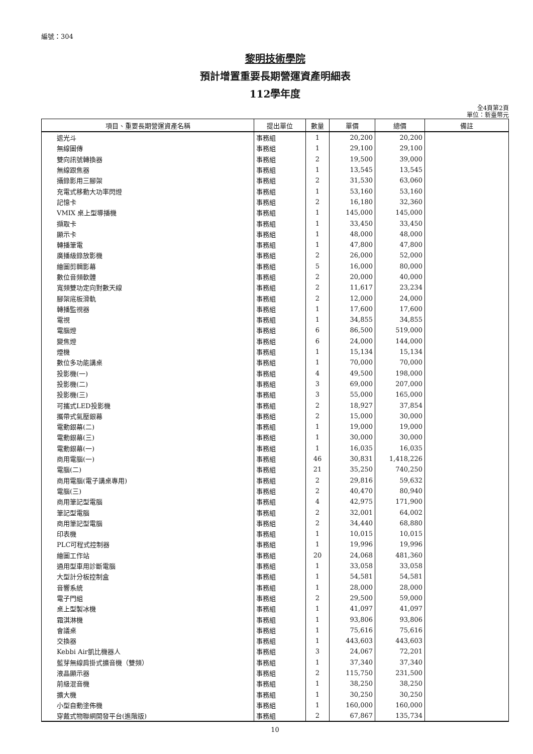編號：304
黎明技術學院
預計增置重要長期營運資產明細表
112學年度
全4頁第2頁
單位：新臺幣元
| 項目、重要長期營運資產名稱 | 提出單位 | 數量 | 單價 | 總價 | 備註 |
| --- | --- | --- | --- | --- | --- |
| 遮光斗 | 事務組 | 1 | 20,200 | 20,200 | |
| 無線圖傳 | 事務組 | 1 | 29,100 | 29,100 | |
| 雙向訊號轉換器 | 事務組 | 2 | 19,500 | 39,000 | |
| 無線跟焦器 | 事務組 | 1 | 13,545 | 13,545 | |
| 攝錄影用三腳架 | 事務組 | 2 | 31,530 | 63,060 | |
| 充電式移動大功率閃燈 | 事務組 | 1 | 53,160 | 53,160 | |
| 記憶卡 | 事務組 | 2 | 16,180 | 32,360 | |
| VMIX 桌上型導播機 | 事務組 | 1 | 145,000 | 145,000 | |
| 擷取卡 | 事務組 | 1 | 33,450 | 33,450 | |
| 顯示卡 | 事務組 | 1 | 48,000 | 48,000 | |
| 轉播筆電 | 事務組 | 1 | 47,800 | 47,800 | |
| 廣播級錄放影機 | 事務組 | 2 | 26,000 | 52,000 | |
| 繪圖剪輯影幕 | 事務組 | 5 | 16,000 | 80,000 | |
| 數位音頻軟體 | 事務組 | 2 | 20,000 | 40,000 | |
| 寬頻雙功定向對數天線 | 事務組 | 2 | 11,617 | 23,234 | |
| 腳架底板滑軌 | 事務組 | 2 | 12,000 | 24,000 | |
| 轉播監視器 | 事務組 | 1 | 17,600 | 17,600 | |
| 電視 | 事務組 | 1 | 34,855 | 34,855 | |
| 電腦燈 | 事務組 | 6 | 86,500 | 519,000 | |
| 變焦燈 | 事務組 | 6 | 24,000 | 144,000 | |
| 煙機 | 事務組 | 1 | 15,134 | 15,134 | |
| 數位多功能講桌 | 事務組 | 1 | 70,000 | 70,000 | |
| 投影機(一) | 事務組 | 4 | 49,500 | 198,000 | |
| 投影機(二) | 事務組 | 3 | 69,000 | 207,000 | |
| 投影機(三) | 事務組 | 3 | 55,000 | 165,000 | |
| 可攜式LED投影機 | 事務組 | 2 | 18,927 | 37,854 | |
| 攜帶式氣壓銀幕 | 事務組 | 2 | 15,000 | 30,000 | |
| 電動銀幕(二) | 事務組 | 1 | 19,000 | 19,000 | |
| 電動銀幕(三) | 事務組 | 1 | 30,000 | 30,000 | |
| 電動銀幕(一) | 事務組 | 1 | 16,035 | 16,035 | |
| 商用電腦(一) | 事務組 | 46 | 30,831 | 1,418,226 | |
| 電腦(二) | 事務組 | 21 | 35,250 | 740,250 | |
| 商用電腦(電子講桌專用) | 事務組 | 2 | 29,816 | 59,632 | |
| 電腦(三) | 事務組 | 2 | 40,470 | 80,940 | |
| 商用筆記型電腦 | 事務組 | 4 | 42,975 | 171,900 | |
| 筆記型電腦 | 事務組 | 2 | 32,001 | 64,002 | |
| 商用筆記型電腦 | 事務組 | 2 | 34,440 | 68,880 | |
| 印表機 | 事務組 | 1 | 10,015 | 10,015 | |
| PLC可程式控制器 | 事務組 | 1 | 19,996 | 19,996 | |
| 繪圖工作站 | 事務組 | 20 | 24,068 | 481,360 | |
| 通用型車用診斷電腦 | 事務組 | 1 | 33,058 | 33,058 | |
| 大型計分板控制盒 | 事務組 | 1 | 54,581 | 54,581 | |
| 音響系統 | 事務組 | 1 | 28,000 | 28,000 | |
| 電子門組 | 事務組 | 2 | 29,500 | 59,000 | |
| 桌上型製冰機 | 事務組 | 1 | 41,097 | 41,097 | |
| 霜淇淋機 | 事務組 | 1 | 93,806 | 93,806 | |
| 會議桌 | 事務組 | 1 | 75,616 | 75,616 | |
| 交換器 | 事務組 | 1 | 443,603 | 443,603 | |
| Kebbi Air凱比機器人 | 事務組 | 3 | 24,067 | 72,201 | |
| 藍芽無線肩掛式擴音機（雙頻） | 事務組 | 1 | 37,340 | 37,340 | |
| 液晶顯示器 | 事務組 | 2 | 115,750 | 231,500 | |
| 前級混音機 | 事務組 | 1 | 38,250 | 38,250 | |
| 擴大機 | 事務組 | 1 | 30,250 | 30,250 | |
| 小型自動塗佈機 | 事務組 | 1 | 160,000 | 160,000 | |
| 穿戴式物聯網開發平台(進階版) | 事務組 | 2 | 67,867 | 135,734 | |
10